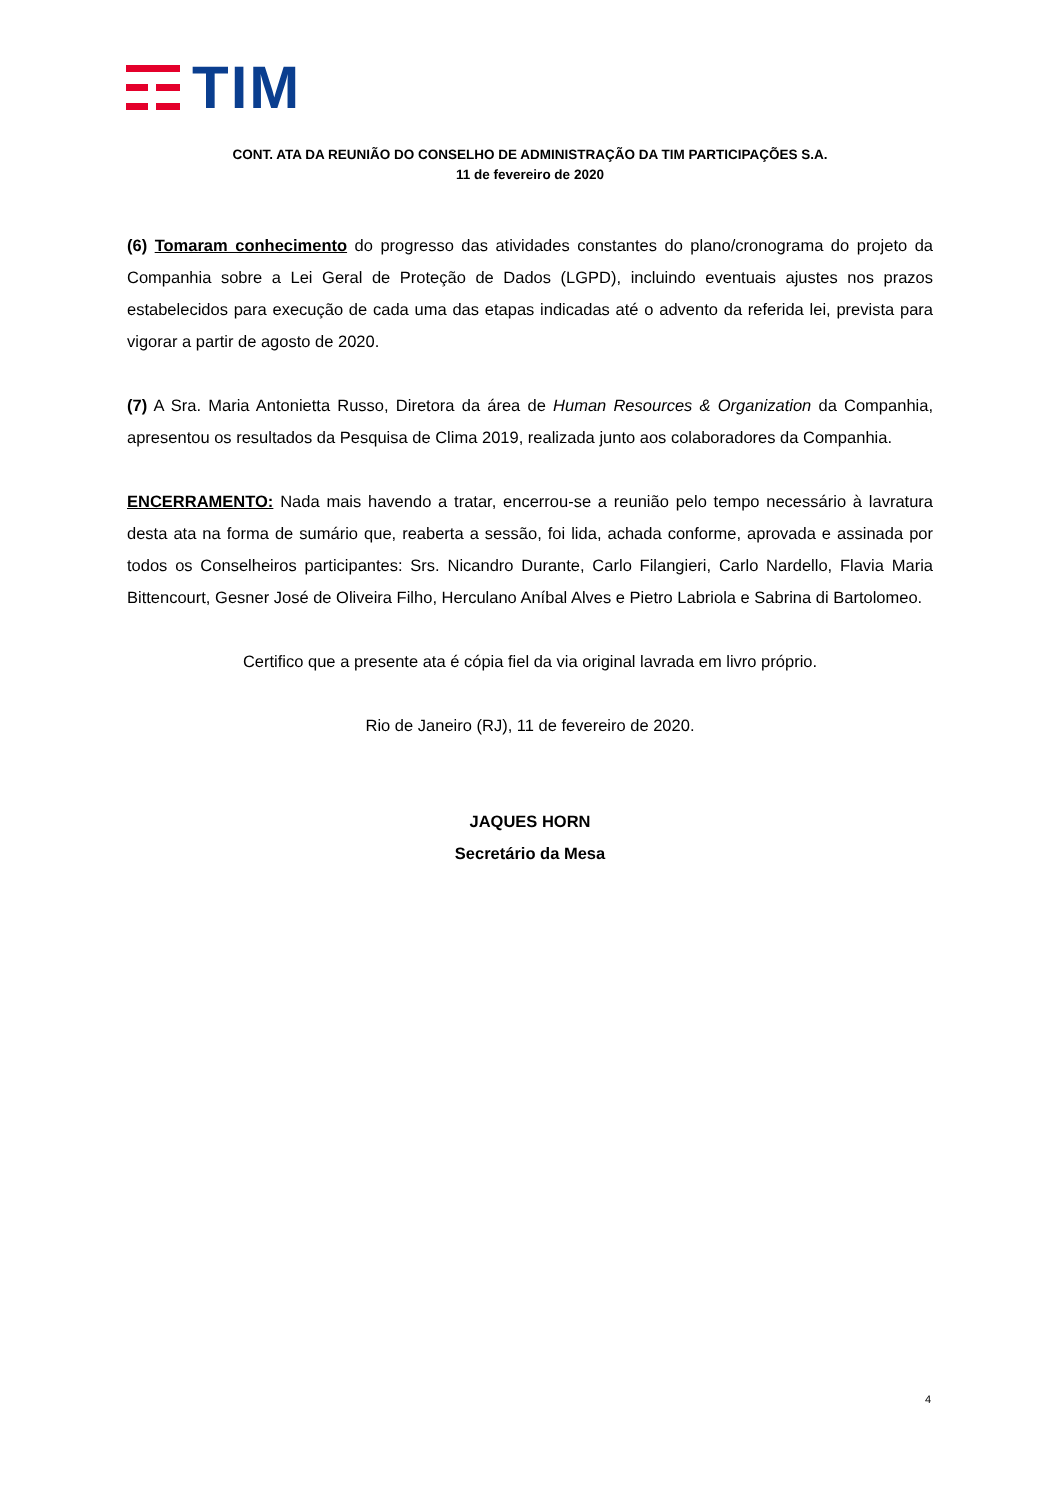TIM
CONT. ATA DA REUNIÃO DO CONSELHO DE ADMINISTRAÇÃO DA TIM PARTICIPAÇÕES S.A.
11 de fevereiro de 2020
(6) Tomaram conhecimento do progresso das atividades constantes do plano/cronograma do projeto da Companhia sobre a Lei Geral de Proteção de Dados (LGPD), incluindo eventuais ajustes nos prazos estabelecidos para execução de cada uma das etapas indicadas até o advento da referida lei, prevista para vigorar a partir de agosto de 2020.
(7) A Sra. Maria Antonietta Russo, Diretora da área de Human Resources & Organization da Companhia, apresentou os resultados da Pesquisa de Clima 2019, realizada junto aos colaboradores da Companhia.
ENCERRAMENTO: Nada mais havendo a tratar, encerrou-se a reunião pelo tempo necessário à lavratura desta ata na forma de sumário que, reaberta a sessão, foi lida, achada conforme, aprovada e assinada por todos os Conselheiros participantes: Srs. Nicandro Durante, Carlo Filangieri, Carlo Nardello, Flavia Maria Bittencourt, Gesner José de Oliveira Filho, Herculano Aníbal Alves e Pietro Labriola e Sabrina di Bartolomeo.
Certifico que a presente ata é cópia fiel da via original lavrada em livro próprio.
Rio de Janeiro (RJ), 11 de fevereiro de 2020.
JAQUES HORN
Secretário da Mesa
4